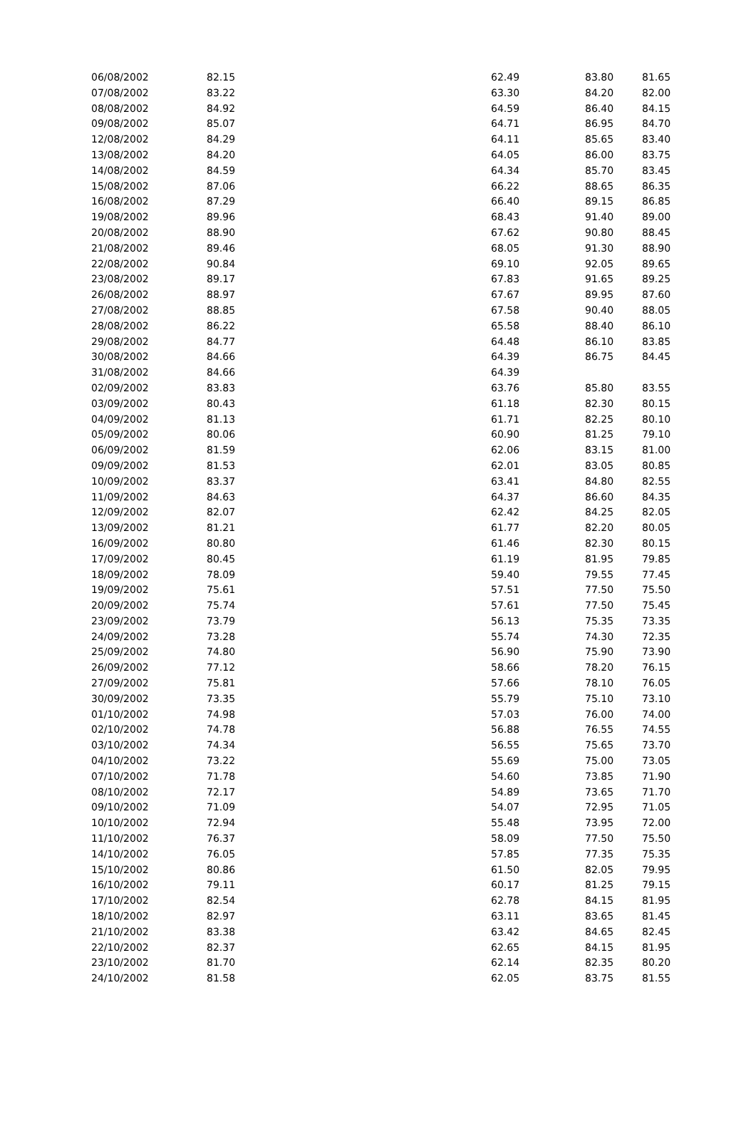| 06/08/2002 | 82.15 | 62.49 | 83.80 | 81.65 |
| 07/08/2002 | 83.22 | 63.30 | 84.20 | 82.00 |
| 08/08/2002 | 84.92 | 64.59 | 86.40 | 84.15 |
| 09/08/2002 | 85.07 | 64.71 | 86.95 | 84.70 |
| 12/08/2002 | 84.29 | 64.11 | 85.65 | 83.40 |
| 13/08/2002 | 84.20 | 64.05 | 86.00 | 83.75 |
| 14/08/2002 | 84.59 | 64.34 | 85.70 | 83.45 |
| 15/08/2002 | 87.06 | 66.22 | 88.65 | 86.35 |
| 16/08/2002 | 87.29 | 66.40 | 89.15 | 86.85 |
| 19/08/2002 | 89.96 | 68.43 | 91.40 | 89.00 |
| 20/08/2002 | 88.90 | 67.62 | 90.80 | 88.45 |
| 21/08/2002 | 89.46 | 68.05 | 91.30 | 88.90 |
| 22/08/2002 | 90.84 | 69.10 | 92.05 | 89.65 |
| 23/08/2002 | 89.17 | 67.83 | 91.65 | 89.25 |
| 26/08/2002 | 88.97 | 67.67 | 89.95 | 87.60 |
| 27/08/2002 | 88.85 | 67.58 | 90.40 | 88.05 |
| 28/08/2002 | 86.22 | 65.58 | 88.40 | 86.10 |
| 29/08/2002 | 84.77 | 64.48 | 86.10 | 83.85 |
| 30/08/2002 | 84.66 | 64.39 | 86.75 | 84.45 |
| 31/08/2002 | 84.66 | 64.39 | | |
| 02/09/2002 | 83.83 | 63.76 | 85.80 | 83.55 |
| 03/09/2002 | 80.43 | 61.18 | 82.30 | 80.15 |
| 04/09/2002 | 81.13 | 61.71 | 82.25 | 80.10 |
| 05/09/2002 | 80.06 | 60.90 | 81.25 | 79.10 |
| 06/09/2002 | 81.59 | 62.06 | 83.15 | 81.00 |
| 09/09/2002 | 81.53 | 62.01 | 83.05 | 80.85 |
| 10/09/2002 | 83.37 | 63.41 | 84.80 | 82.55 |
| 11/09/2002 | 84.63 | 64.37 | 86.60 | 84.35 |
| 12/09/2002 | 82.07 | 62.42 | 84.25 | 82.05 |
| 13/09/2002 | 81.21 | 61.77 | 82.20 | 80.05 |
| 16/09/2002 | 80.80 | 61.46 | 82.30 | 80.15 |
| 17/09/2002 | 80.45 | 61.19 | 81.95 | 79.85 |
| 18/09/2002 | 78.09 | 59.40 | 79.55 | 77.45 |
| 19/09/2002 | 75.61 | 57.51 | 77.50 | 75.50 |
| 20/09/2002 | 75.74 | 57.61 | 77.50 | 75.45 |
| 23/09/2002 | 73.79 | 56.13 | 75.35 | 73.35 |
| 24/09/2002 | 73.28 | 55.74 | 74.30 | 72.35 |
| 25/09/2002 | 74.80 | 56.90 | 75.90 | 73.90 |
| 26/09/2002 | 77.12 | 58.66 | 78.20 | 76.15 |
| 27/09/2002 | 75.81 | 57.66 | 78.10 | 76.05 |
| 30/09/2002 | 73.35 | 55.79 | 75.10 | 73.10 |
| 01/10/2002 | 74.98 | 57.03 | 76.00 | 74.00 |
| 02/10/2002 | 74.78 | 56.88 | 76.55 | 74.55 |
| 03/10/2002 | 74.34 | 56.55 | 75.65 | 73.70 |
| 04/10/2002 | 73.22 | 55.69 | 75.00 | 73.05 |
| 07/10/2002 | 71.78 | 54.60 | 73.85 | 71.90 |
| 08/10/2002 | 72.17 | 54.89 | 73.65 | 71.70 |
| 09/10/2002 | 71.09 | 54.07 | 72.95 | 71.05 |
| 10/10/2002 | 72.94 | 55.48 | 73.95 | 72.00 |
| 11/10/2002 | 76.37 | 58.09 | 77.50 | 75.50 |
| 14/10/2002 | 76.05 | 57.85 | 77.35 | 75.35 |
| 15/10/2002 | 80.86 | 61.50 | 82.05 | 79.95 |
| 16/10/2002 | 79.11 | 60.17 | 81.25 | 79.15 |
| 17/10/2002 | 82.54 | 62.78 | 84.15 | 81.95 |
| 18/10/2002 | 82.97 | 63.11 | 83.65 | 81.45 |
| 21/10/2002 | 83.38 | 63.42 | 84.65 | 82.45 |
| 22/10/2002 | 82.37 | 62.65 | 84.15 | 81.95 |
| 23/10/2002 | 81.70 | 62.14 | 82.35 | 80.20 |
| 24/10/2002 | 81.58 | 62.05 | 83.75 | 81.55 |